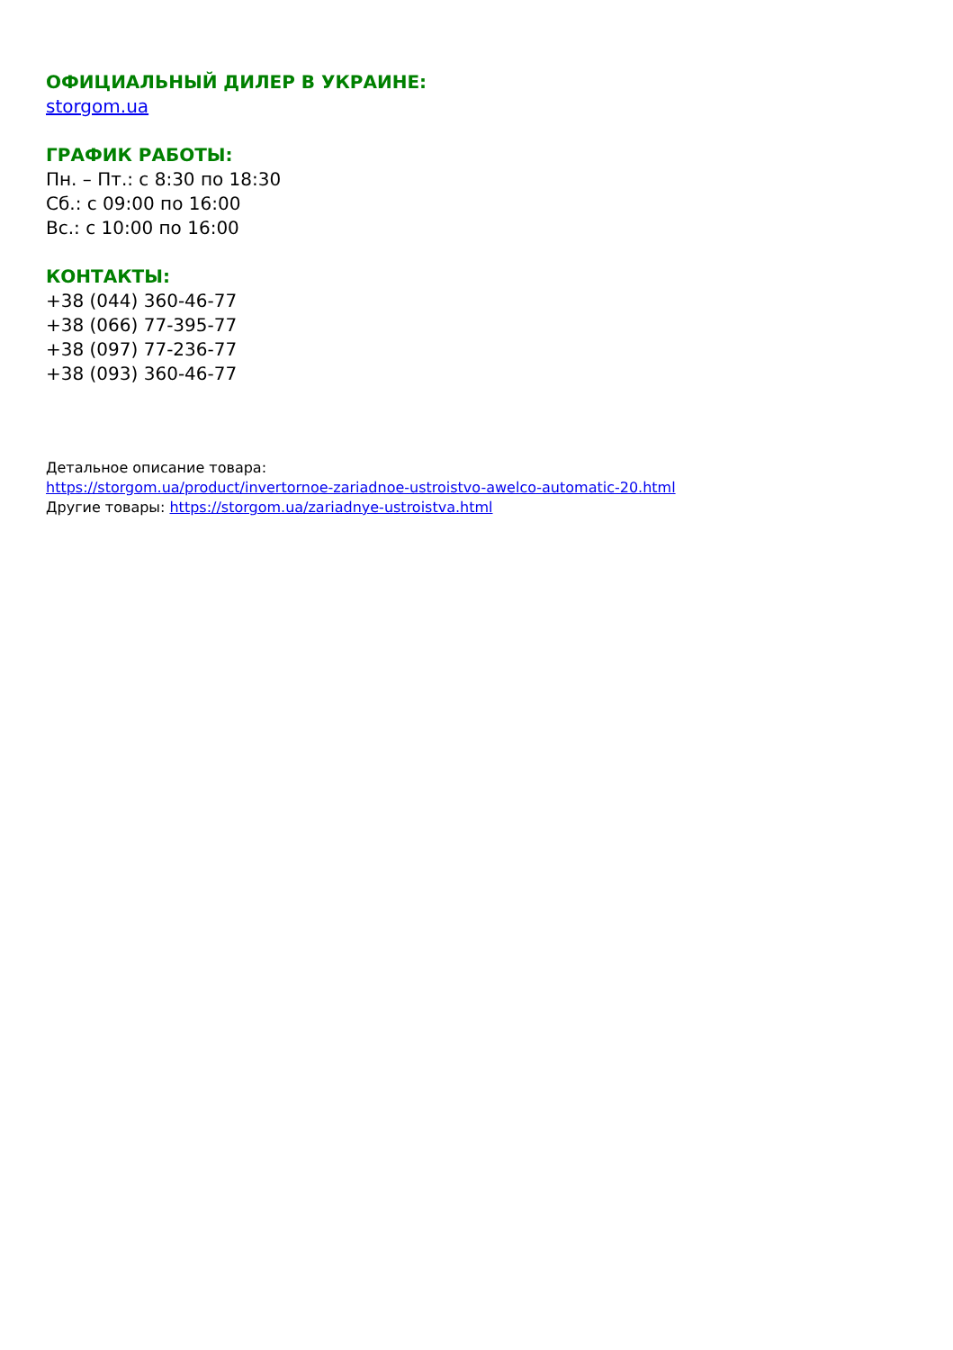ОФИЦИАЛЬНЫЙ ДИЛЕР В УКРАИНЕ:
storgom.ua
ГРАФИК РАБОТЫ:
Пн. – Пт.: с 8:30 по 18:30
Сб.: с 09:00 по 16:00
Вс.: с 10:00 по 16:00
КОНТАКТЫ:
+38 (044) 360-46-77
+38 (066) 77-395-77
+38 (097) 77-236-77
+38 (093) 360-46-77
Детальное описание товара:
https://storgom.ua/product/invertornoe-zariadnoe-ustroistvo-awelco-automatic-20.html
Другие товары: https://storgom.ua/zariadnye-ustroistva.html